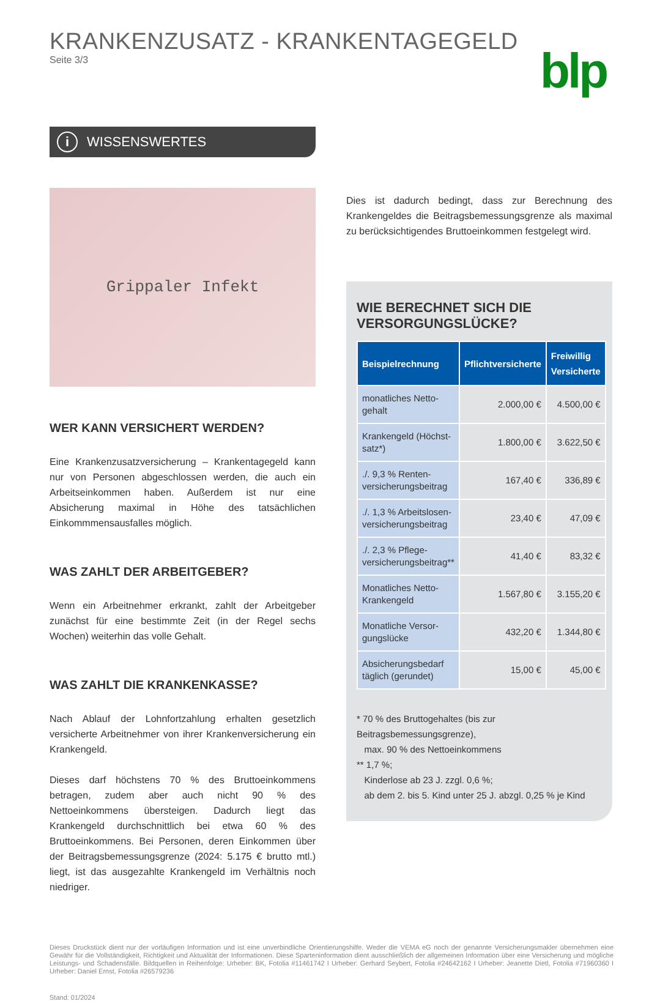KRANKENZUSATZ - KRANKENTAGEGELD
Seite 3/3
blp
i WISSENSWERTES
Grippaler Infekt
WER KANN VERSICHERT WERDEN?
Eine Krankenzusatzversicherung – Krankentagegeld kann nur von Personen abgeschlossen werden, die auch ein Arbeitseinkommen haben. Außerdem ist nur eine Absicherung maximal in Höhe des tatsächlichen Einkommmensausfalles möglich.
WAS ZAHLT DER ARBEITGEBER?
Wenn ein Arbeitnehmer erkrankt, zahlt der Arbeitgeber zunächst für eine bestimmte Zeit (in der Regel sechs Wochen) weiterhin das volle Gehalt.
WAS ZAHLT DIE KRANKENKASSE?
Nach Ablauf der Lohnfortzahlung erhalten gesetzlich versicherte Arbeitnehmer von ihrer Krankenversicherung ein Krankengeld.
Dieses darf höchstens 70 % des Bruttoeinkommens betragen, zudem aber auch nicht 90 % des Nettoeinkommens übersteigen. Dadurch liegt das Krankengeld durchschnittlich bei etwa 60 % des Bruttoeinkommens. Bei Personen, deren Einkommen über der Beitragsbemessungsgrenze (2024: 5.175 € brutto mtl.) liegt, ist das ausgezahlte Krankengeld im Verhältnis noch niedriger.
Dies ist dadurch bedingt, dass zur Berechnung des Krankengeldes die Beitragsbemessungsgrenze als maximal zu berücksichtigendes Bruttoeinkommen festgelegt wird.
WIE BERECHNET SICH DIE VERSORGUNGSLÜCKE?
| Beispielrechnung | Pflichtversicherte | Freiwillig Versicherte |
| --- | --- | --- |
| monatliches Netto-gehalt | 2.000,00 € | 4.500,00 € |
| Krankengeld (Höchst-satz*) | 1.800,00 € | 3.622,50 € |
| ./. 9,3 % Renten-versicherungsbeitrag | 167,40 € | 336,89 € |
| ./. 1,3 % Arbeitslosen-versicherungsbeitrag | 23,40 € | 47,09 € |
| ./. 2,3 % Pflege-versicherungsbeitrag** | 41,40 € | 83,32 € |
| Monatliches Netto-Krankengeld | 1.567,80 € | 3.155,20 € |
| Monatliche Versor-gungslücke | 432,20 € | 1.344,80 € |
| Absicherungsbedarf täglich (gerundet) | 15,00 € | 45,00 € |
* 70 % des Bruttogehaltes (bis zur Beitragsbemessungsgrenze),
max. 90 % des Nettoeinkommens
** 1,7 %;
Kinderlose ab 23 J. zzgl. 0,6 %;
ab dem 2. bis 5. Kind unter 25 J. abzgl. 0,25 % je Kind
Dieses Druckstück dient nur der vorläufigen Information und ist eine unverbindliche Orientierungshilfe. Weder die VEMA eG noch der genannte Versicherungsmakler übernehmen eine Gewähr für die Vollständigkeit, Richtigkeit und Aktualität der Informationen. Diese Sparteninformation dient ausschließlich der allgemeinen Information über eine Versicherung und mögliche Leistungs- und Schadensfälle. Bildquellen in Reihenfolge: Urheber: BK, Fotolia #11461742 I Urheber: Gerhard Seybert, Fotolia #24642162 I Urheber: Jeanette Dietl, Fotolia #71960360 I Urheber: Daniel Ernst, Fotolia #26579236
Stand: 01/2024